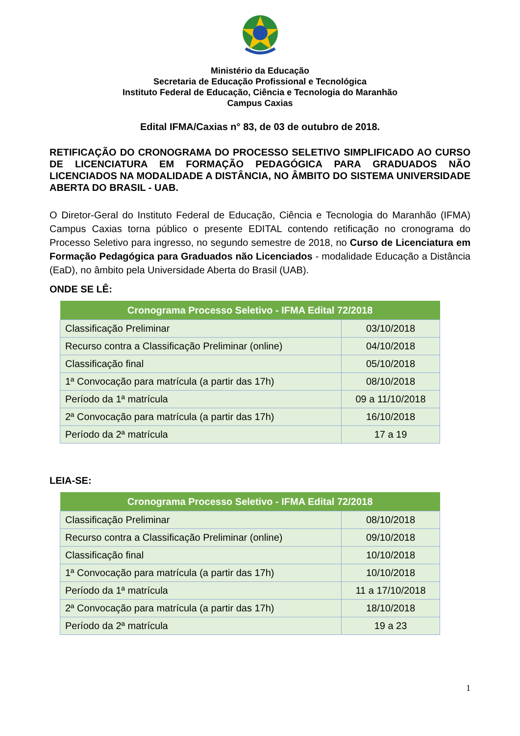Ministério da Educação
Secretaria de Educação Profissional e Tecnológica
Instituto Federal de Educação, Ciência e Tecnologia do Maranhão
Campus Caxias
Edital IFMA/Caxias n° 83, de 03 de outubro de 2018.
RETIFICAÇÃO DO CRONOGRAMA DO PROCESSO SELETIVO SIMPLIFICADO AO CURSO DE LICENCIATURA EM FORMAÇÃO PEDAGÓGICA PARA GRADUADOS NÃO LICENCIADOS NA MODALIDADE A DISTÂNCIA, NO ÂMBITO DO SISTEMA UNIVERSIDADE ABERTA DO BRASIL - UAB.
O Diretor-Geral do Instituto Federal de Educação, Ciência e Tecnologia do Maranhão (IFMA) Campus Caxias torna público o presente EDITAL contendo retificação no cronograma do Processo Seletivo para ingresso, no segundo semestre de 2018, no Curso de Licenciatura em Formação Pedagógica para Graduados não Licenciados - modalidade Educação a Distância (EaD), no âmbito pela Universidade Aberta do Brasil (UAB).
ONDE SE LÊ:
| Cronograma Processo Seletivo - IFMA Edital 72/2018 | |
| --- | --- |
| Classificação Preliminar | 03/10/2018 |
| Recurso contra a Classificação Preliminar (online) | 04/10/2018 |
| Classificação final | 05/10/2018 |
| 1ª Convocação para matrícula (a partir das 17h) | 08/10/2018 |
| Período da 1ª matrícula | 09 a 11/10/2018 |
| 2ª Convocação para matrícula (a partir das 17h) | 16/10/2018 |
| Período da 2ª matrícula | 17 a 19 |
LEIA-SE:
| Cronograma Processo Seletivo - IFMA Edital 72/2018 | |
| --- | --- |
| Classificação Preliminar | 08/10/2018 |
| Recurso contra a Classificação Preliminar (online) | 09/10/2018 |
| Classificação final | 10/10/2018 |
| 1ª Convocação para matrícula (a partir das 17h) | 10/10/2018 |
| Período da 1ª matrícula | 11 a 17/10/2018 |
| 2ª Convocação para matrícula (a partir das 17h) | 18/10/2018 |
| Período da 2ª matrícula | 19 a 23 |
1